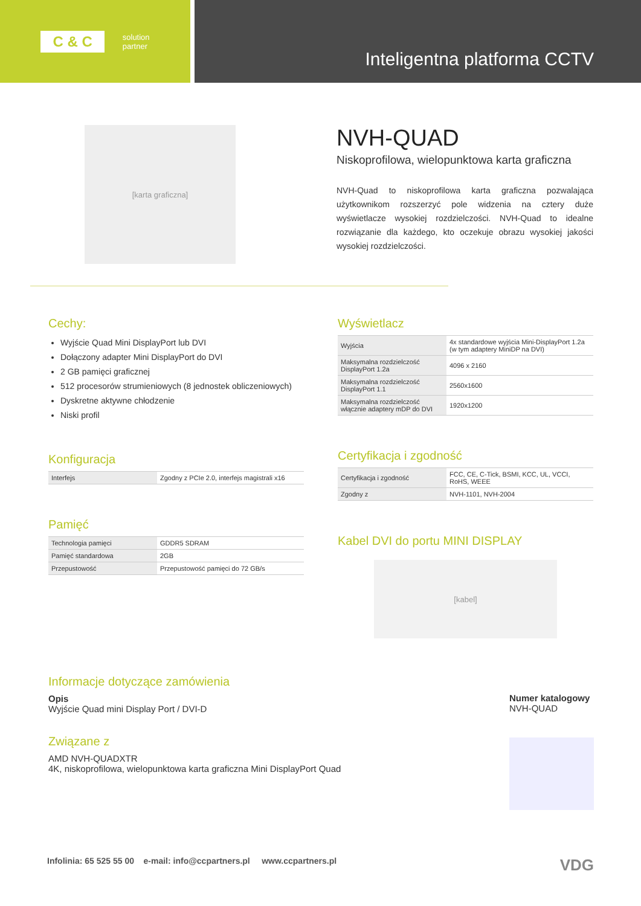C & C solution
partner
Inteligentna platforma CCTV
[karta graficzna]
NVH-QUAD
Niskoprofilowa, wielopunktowa karta graficzna
NVH-Quad to niskoprofilowa karta graficzna pozwalająca użytkownikom rozszerzyć pole widzenia na cztery duże wyświetlacze wysokiej rozdzielczości. NVH-Quad to idealne rozwiązanie dla każdego, kto oczekuje obrazu wysokiej jakości wysokiej rozdzielczości.
Cechy:
Wyjście Quad Mini DisplayPort lub DVI
Dołączony adapter Mini DisplayPort do DVI
2 GB pamięci graficznej
512 procesorów strumieniowych (8 jednostek obliczeniowych)
Dyskretne aktywne chłodzenie
Niski profil
Konfiguracja
| Interfejs | Zgodny z PCIe 2.0, interfejs magistrali x16 |
Pamięć
| Technologia pamięci | GDDR5 SDRAM |
| Pamięć standardowa | 2GB |
| Przepustowość | Przepustowość pamięci do 72 GB/s |
Wyświetlacz
| Wyjścia | 4x standardowe wyjścia Mini-DisplayPort 1.2a (w tym adaptery MiniDP na DVI) |
| Maksymalna rozdzielczość DisplayPort 1.2a | 4096 x 2160 |
| Maksymalna rozdzielczość DisplayPort 1.1 | 2560x1600 |
| Maksymalna rozdzielczość włącznie adaptery mDP do DVI | 1920x1200 |
Certyfikacja i zgodność
| Certyfikacja i zgodność | FCC, CE, C-Tick, BSMI, KCC, UL, VCCI, RoHS, WEEE |
| Zgodny z | NVH-1101, NVH-2004 |
Kabel DVI do portu MINI DISPLAY
[kabel]
Informacje dotyczące zamówienia
Opis
Wyjście Quad mini Display Port / DVI-D
Związane z
AMD NVH-QUADXTR
4K, niskoprofilowa, wielopunktowa karta graficzna Mini DisplayPort Quad
Numer katalogowy
NVH-QUAD
Infolinia: 65 525 55 00 e-mail: info@ccpartners.pl www.ccpartners.pl VDG